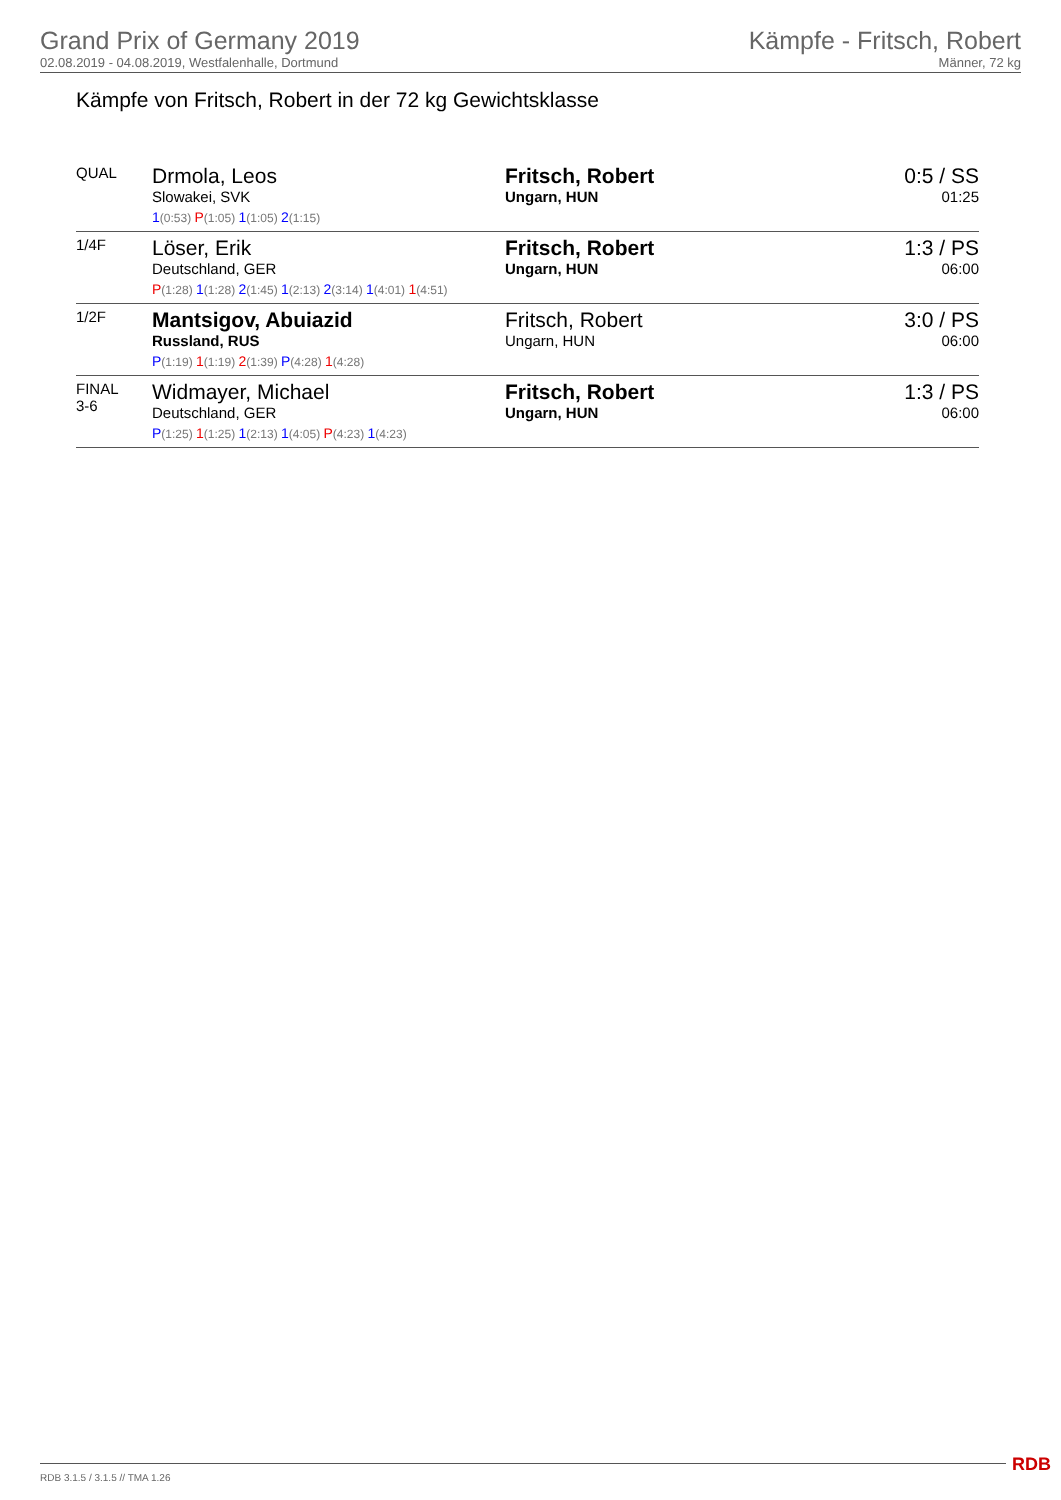Grand Prix of Germany 2019
02.08.2019 - 04.08.2019, Westfalenhalle, Dortmund
Kämpfe - Fritsch, Robert
Männer, 72 kg
Kämpfe von Fritsch, Robert in der 72 kg Gewichtsklasse
| QUAL | Drmola, Leos Slowakei, SVK 1 (0:53) P (1:05) 1 (1:05) 2 (1:15) | Fritsch, Robert Ungarn, HUN | 0:5 / SS 01:25 |
| 1/4F | Löser, Erik Deutschland, GER P (1:28) 1 (1:28) 2 (1:45) 1 (2:13) 2 (3:14) 1 (4:01) 1 (4:51) | Fritsch, Robert Ungarn, HUN | 1:3 / PS 06:00 |
| 1/2F | Mantsigov, Abuiazid Russland, RUS P (1:19) 1 (1:19) 2 (1:39) P (4:28) 1 (4:28) | Fritsch, Robert Ungarn, HUN | 3:0 / PS 06:00 |
| FINAL 3-6 | Widmayer, Michael Deutschland, GER P (1:25) 1 (1:25) 1 (2:13) 1 (4:05) P (4:23) 1 (4:23) | Fritsch, Robert Ungarn, HUN | 1:3 / PS 06:00 |
RDB 3.1.5 / 3.1.5 // TMA 1.26 RDB